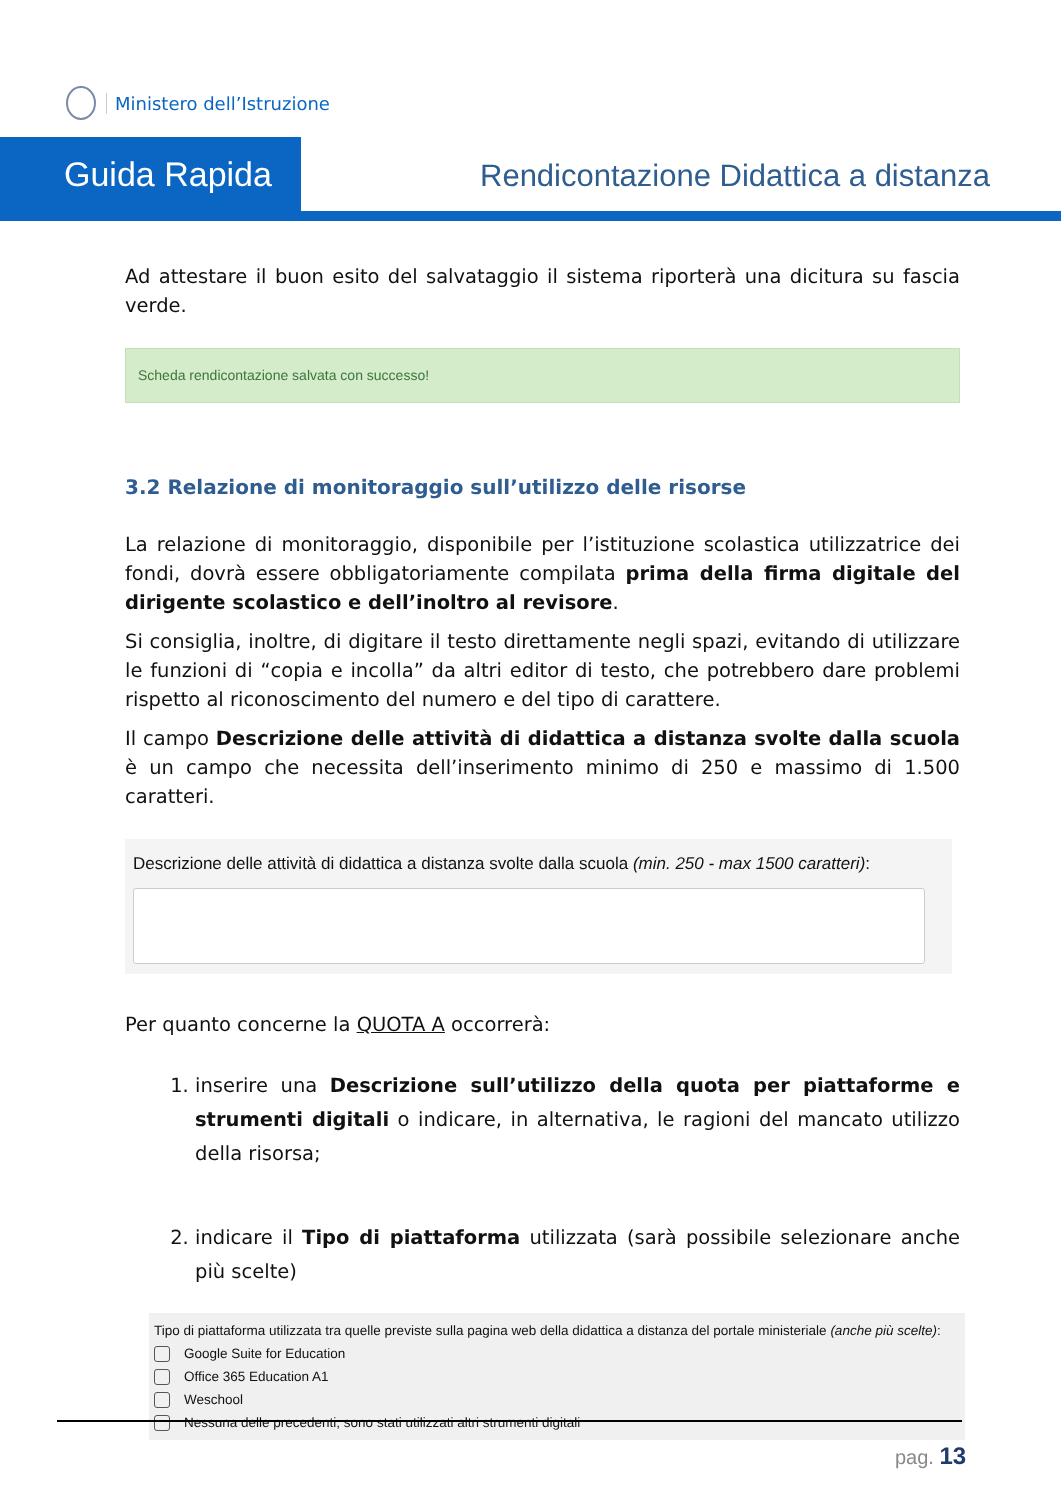Ministero dell’Istruzione
Guida Rapida
Rendicontazione Didattica a distanza
Ad attestare il buon esito del salvataggio il sistema riporterà una dicitura su fascia verde.
Scheda rendicontazione salvata con successo!
3.2 Relazione di monitoraggio sull’utilizzo delle risorse
La relazione di monitoraggio, disponibile per l’istituzione scolastica utilizzatrice dei fondi, dovrà essere obbligatoriamente compilata prima della firma digitale del dirigente scolastico e dell’inoltro al revisore.
Si consiglia, inoltre, di digitare il testo direttamente negli spazi, evitando di utilizzare le funzioni di “copia e incolla” da altri editor di testo, che potrebbero dare problemi rispetto al riconoscimento del numero e del tipo di carattere.
Il campo Descrizione delle attività di didattica a distanza svolte dalla scuola è un campo che necessita dell’inserimento minimo di 250 e massimo di 1.500 caratteri.
Descrizione delle attività di didattica a distanza svolte dalla scuola (min. 250 - max 1500 caratteri):
Per quanto concerne la QUOTA A occorrerà:
1. inserire una Descrizione sull’utilizzo della quota per piattaforme e strumenti digitali o indicare, in alternativa, le ragioni del mancato utilizzo della risorsa;
2. indicare il Tipo di piattaforma utilizzata (sarà possibile selezionare anche più scelte)
Tipo di piattaforma utilizzata tra quelle previste sulla pagina web della didattica a distanza del portale ministeriale (anche più scelte):
Google Suite for Education
Office 365 Education A1
Weschool
Nessuna delle precedenti; sono stati utilizzati altri strumenti digitali
pag. 13